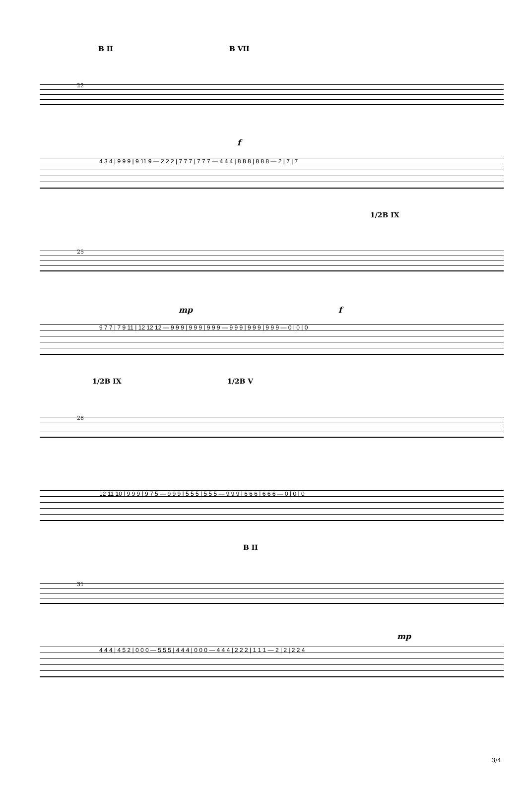B II B VII
22
f
4 3 4 | 9 9 9 | 9 11 9 — 2 2 2 | 7 7 7 | 7 7 7 — 4 4 4 | 8 8 8 | 8 8 8 — 2 | 7 | 7
1/2B IX
25
mp f
9 7 7 | 7 9 11 | 12 12 12 — 9 9 9 | 9 9 9 | 9 9 9 — 9 9 9 | 9 9 9 | 9 9 9 — 0 | 0 | 0
1/2B IX 1/2B V
28
12 11 10 | 9 9 9 | 9 7 5 — 9 9 9 | 5 5 5 | 5 5 5 — 9 9 9 | 6 6 6 | 6 6 6 — 0 | 0 | 0
B II
31
mp
4 4 4 | 4 5 2 | 0 0 0 — 5 5 5 | 4 4 4 | 0 0 0 — 4 4 4 | 2 2 2 | 1 1 1 — 2 | 2 | 2 2 4
3/4